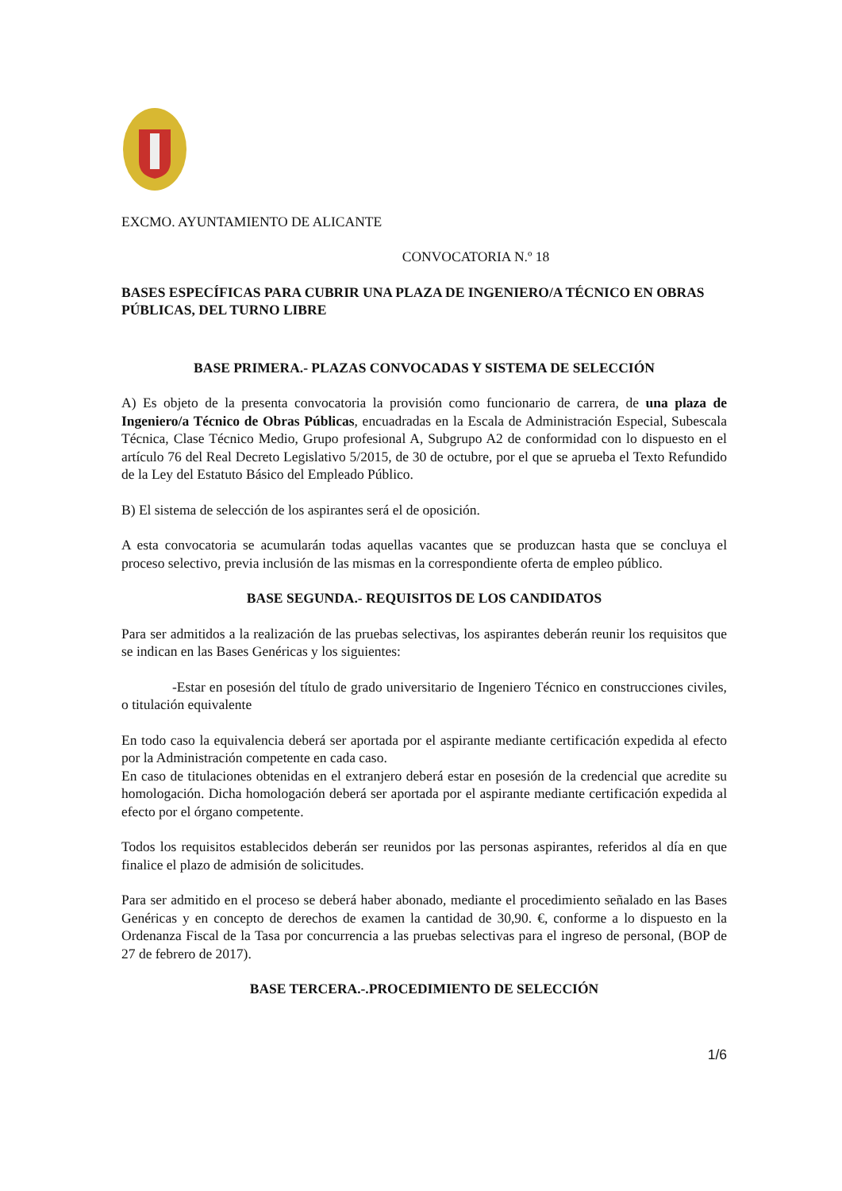EXCMO. AYUNTAMIENTO DE ALICANTE
CONVOCATORIA N.º 18
BASES ESPECÍFICAS PARA CUBRIR UNA PLAZA DE INGENIERO/A TÉCNICO EN OBRAS PÚBLICAS, DEL TURNO LIBRE
BASE PRIMERA.- PLAZAS CONVOCADAS Y SISTEMA DE SELECCIÓN
A) Es objeto de la presenta convocatoria la provisión como funcionario de carrera, de una plaza de Ingeniero/a Técnico de Obras Públicas, encuadradas en la Escala de Administración Especial, Subescala Técnica, Clase Técnico Medio, Grupo profesional A, Subgrupo A2 de conformidad con lo dispuesto en el artículo 76 del Real Decreto Legislativo 5/2015, de 30 de octubre, por el que se aprueba el Texto Refundido de la Ley del Estatuto Básico del Empleado Público.
B) El sistema de selección de los aspirantes será el de oposición.
A esta convocatoria se acumularán todas aquellas vacantes que se produzcan hasta que se concluya el proceso selectivo, previa inclusión de las mismas en la correspondiente oferta de empleo público.
BASE SEGUNDA.- REQUISITOS DE LOS CANDIDATOS
Para ser admitidos a la realización de las pruebas selectivas, los aspirantes deberán reunir los requisitos que se indican en las Bases Genéricas y los siguientes:
-Estar en posesión del título de grado universitario de Ingeniero Técnico en construcciones civiles, o titulación equivalente
En todo caso la equivalencia deberá ser aportada por el aspirante mediante certificación expedida al efecto por la Administración competente en cada caso.
En caso de titulaciones obtenidas en el extranjero deberá estar en posesión de la credencial que acredite su homologación. Dicha homologación deberá ser aportada por el aspirante mediante certificación expedida al efecto por el órgano competente.
Todos los requisitos establecidos deberán ser reunidos por las personas aspirantes, referidos al día en que finalice el plazo de admisión de solicitudes.
Para ser admitido en el proceso se deberá haber abonado, mediante el procedimiento señalado en las Bases Genéricas y en concepto de derechos de examen la cantidad de 30,90. €, conforme a lo dispuesto en la Ordenanza Fiscal de la Tasa por concurrencia a las pruebas selectivas para el ingreso de personal, (BOP de 27 de febrero de 2017).
BASE TERCERA.-.PROCEDIMIENTO DE SELECCIÓN
1/6